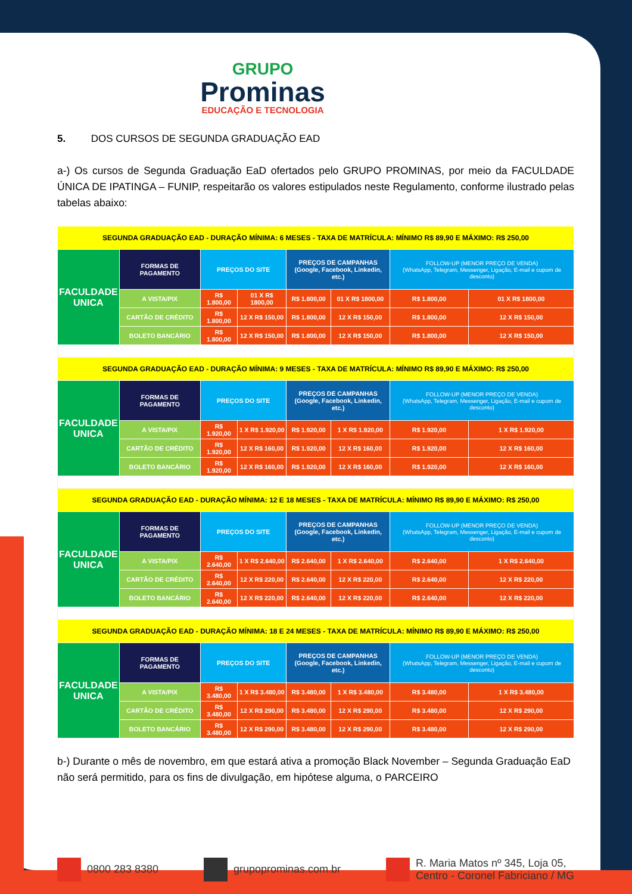GRUPO
Prominas
EDUCAÇÃO E TECNOLOGIA
5. DOS CURSOS DE SEGUNDA GRADUAÇÃO EAD
a-) Os cursos de Segunda Graduação EaD ofertados pelo GRUPO PROMINAS, por meio da FACULDADE ÚNICA DE IPATINGA – FUNIP, respeitarão os valores estipulados neste Regulamento, conforme ilustrado pelas tabelas abaixo:
| SEGUNDA GRADUAÇÃO EAD - DURAÇÃO MÍNIMA: 6 MESES - TAXA DE MATRÍCULA: MÍNIMO R$ 89,90 E MÁXIMO: R$ 250,00 | | | | | | | |
| FACULDADE UNICA | FORMAS DE PAGAMENTO | PREÇOS DO SITE | | PREÇOS DE CAMPANHAS (Google, Facebook, Linkedin, etc.) | | FOLLOW-UP (MENOR PREÇO DE VENDA) (WhatsApp, Telegram, Messenger, Ligação, E-mail e cupom de desconto) | |
| | A VISTA/PIX | R$ 1.800,00 | 01 X R$ 1800,00 | R$ 1.800,00 | 01 X R$ 1800,00 | R$ 1.800,00 | 01 X R$ 1800,00 |
| | CARTÃO DE CRÉDITO | R$ 1.800,00 | 12 X R$ 150,00 | R$ 1.800,00 | 12 X R$ 150,00 | R$ 1.800,00 | 12 X R$ 150,00 |
| | BOLETO BANCÁRIO | R$ 1.800,00 | 12 X R$ 150,00 | R$ 1.800,00 | 12 X R$ 150,00 | R$ 1.800,00 | 12 X R$ 150,00 |
| SEGUNDA GRADUAÇÃO EAD - DURAÇÃO MÍNIMA: 9 MESES - TAXA DE MATRÍCULA: MÍNIMO R$ 89,90 E MÁXIMO: R$ 250,00 | | | | | | | |
| FACULDADE UNICA | FORMAS DE PAGAMENTO | PREÇOS DO SITE | | PREÇOS DE CAMPANHAS (Google, Facebook, Linkedin, etc.) | | FOLLOW-UP (MENOR PREÇO DE VENDA) (WhatsApp, Telegram, Messenger, Ligação, E-mail e cupom de desconto) | |
| | A VISTA/PIX | R$ 1.920,00 | 1 X R$ 1.920,00 | R$ 1.920,00 | 1 X R$ 1.920,00 | R$ 1.920,00 | 1 X R$ 1.920,00 |
| | CARTÃO DE CRÉDITO | R$ 1.920,00 | 12 X R$ 160,00 | R$ 1.920,00 | 12 X R$ 160,00 | R$ 1.920,00 | 12 X R$ 160,00 |
| | BOLETO BANCÁRIO | R$ 1.920,00 | 12 X R$ 160,00 | R$ 1.920,00 | 12 X R$ 160,00 | R$ 1.920,00 | 12 X R$ 160,00 |
| SEGUNDA GRADUAÇÃO EAD - DURAÇÃO MÍNIMA: 12 E 18 MESES - TAXA DE MATRÍCULA: MÍNIMO R$ 89,90 E MÁXIMO: R$ 250,00 | | | | | | | |
| FACULDADE UNICA | FORMAS DE PAGAMENTO | PREÇOS DO SITE | | PREÇOS DE CAMPANHAS (Google, Facebook, Linkedin, etc.) | | FOLLOW-UP (MENOR PREÇO DE VENDA) (WhatsApp, Telegram, Messenger, Ligação, E-mail e cupom de desconto) | |
| | A VISTA/PIX | R$ 2.640,00 | 1 X R$ 2.640,00 | R$ 2.640,00 | 1 X R$ 2.640,00 | R$ 2.640,00 | 1 X R$ 2.640,00 |
| | CARTÃO DE CRÉDITO | R$ 2.640,00 | 12 X R$ 220,00 | R$ 2.640,00 | 12 X R$ 220,00 | R$ 2.640,00 | 12 X R$ 220,00 |
| | BOLETO BANCÁRIO | R$ 2.640,00 | 12 X R$ 220,00 | R$ 2.640,00 | 12 X R$ 220,00 | R$ 2.640,00 | 12 X R$ 220,00 |
| SEGUNDA GRADUAÇÃO EAD - DURAÇÃO MÍNIMA: 18 E 24 MESES - TAXA DE MATRÍCULA: MÍNIMO R$ 89,90 E MÁXIMO: R$ 250,00 | | | | | | | |
| FACULDADE UNICA | FORMAS DE PAGAMENTO | PREÇOS DO SITE | | PREÇOS DE CAMPANHAS (Google, Facebook, Linkedin, etc.) | | FOLLOW-UP (MENOR PREÇO DE VENDA) (WhatsApp, Telegram, Messenger, Ligação, E-mail e cupom de desconto) | |
| | A VISTA/PIX | R$ 3.480,00 | 1 X R$ 3.480,00 | R$ 3.480,00 | 1 X R$ 3.480,00 | R$ 3.480,00 | 1 X R$ 3.480,00 |
| | CARTÃO DE CRÉDITO | R$ 3.480,00 | 12 X R$ 290,00 | R$ 3.480,00 | 12 X R$ 290,00 | R$ 3.480,00 | 12 X R$ 290,00 |
| | BOLETO BANCÁRIO | R$ 3.480,00 | 12 X R$ 290,00 | R$ 3.480,00 | 12 X R$ 290,00 | R$ 3.480,00 | 12 X R$ 290,00 |
b-) Durante o mês de novembro, em que estará ativa a promoção Black November – Segunda Graduação EaD não será permitido, para os fins de divulgação, em hipótese alguma, o PARCEIRO
0800 283 8380 grupoprominas.com.br
R. Maria Matos nº 345, Loja 05,
Centro - Coronel Fabriciano / MG